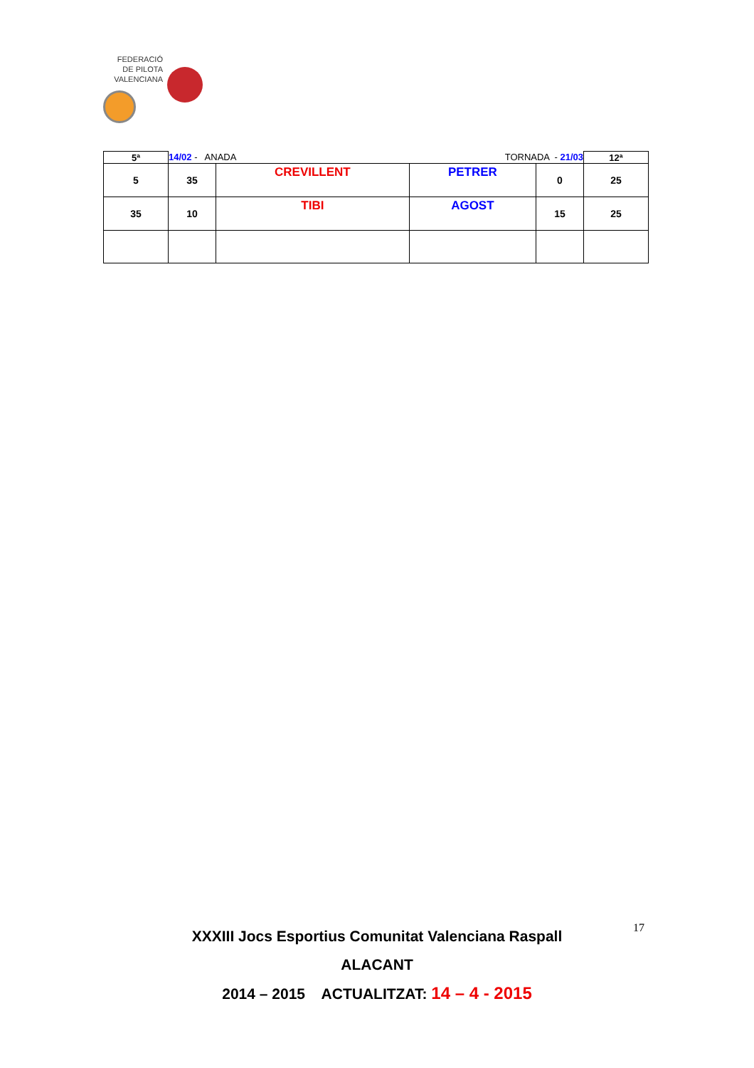FEDERACIÓ
DE PILOTA
VALENCIANA
| 5ª | 14/02 - ANADA TORNADA - 21/03 | | | | 12ª |
| 5 | 35 | CREVILLENT | PETRER | 0 | 25 |
| 35 | 10 | TIBI | AGOST | 15 | 25 |
17
XXXIII Jocs Esportius Comunitat Valenciana Raspall
ALACANT
2014 – 2015 ACTUALITZAT: 14 – 4 - 2015